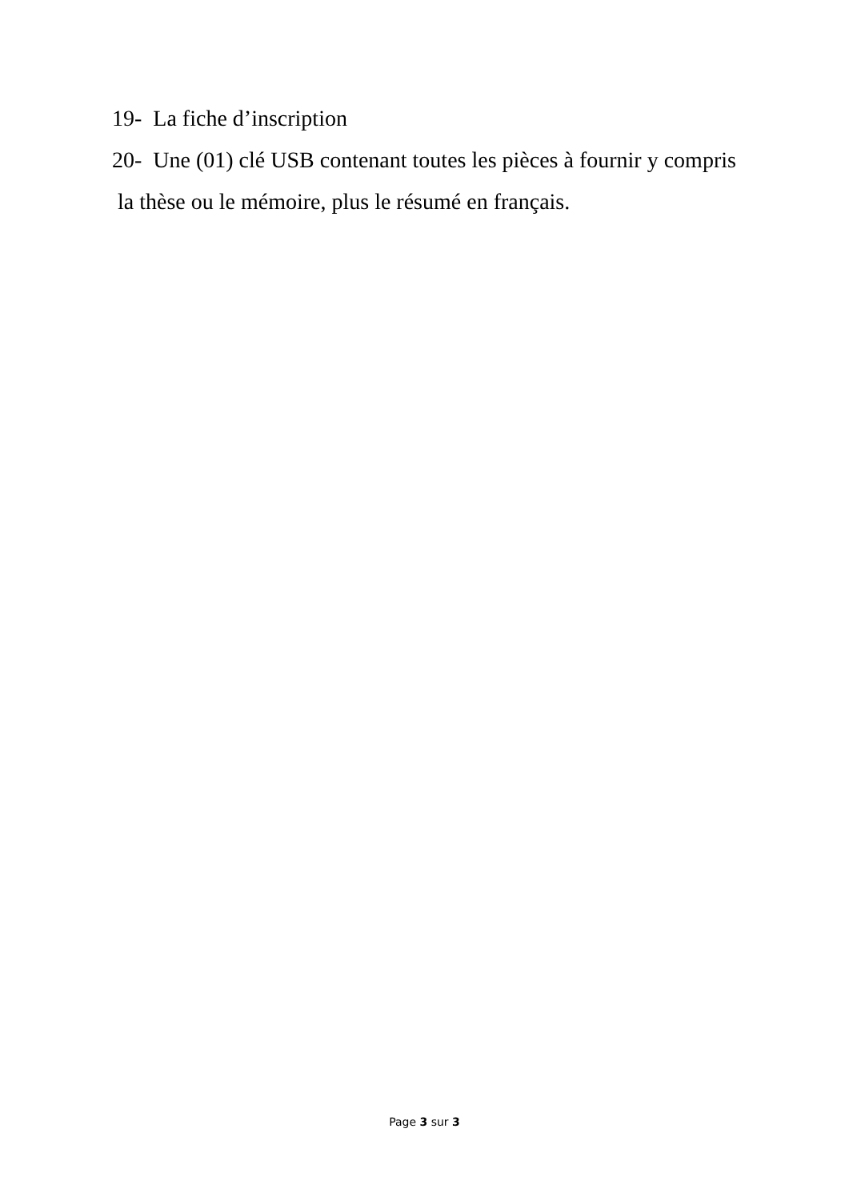19- La fiche d’inscription
20- Une (01) clé USB contenant toutes les pièces à fournir y compris
la thèse ou le mémoire, plus le résumé en français.
Page 3 sur 3